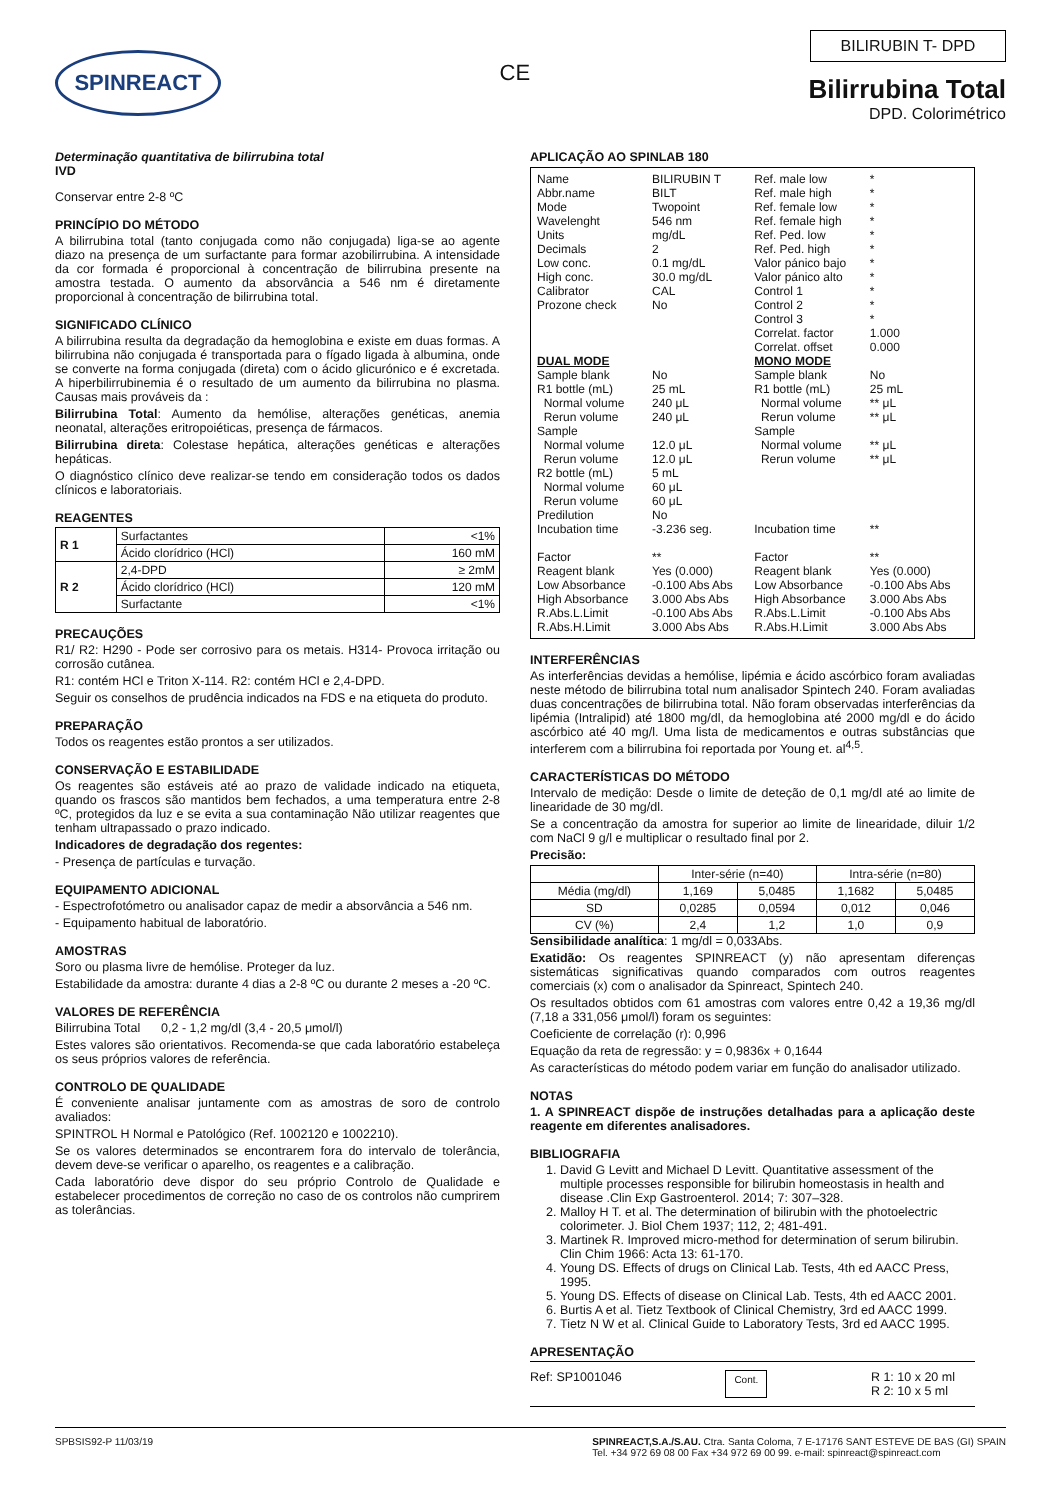SPINREACT
CE
BILIRUBIN T- DPD
Bilirrubina Total
DPD. Colorimétrico
Determinação quantitativa de bilirrubina total
IVD
Conservar entre 2-8 ºC
PRINCÍPIO DO MÉTODO
A bilirrubina total (tanto conjugada como não conjugada) liga-se ao agente diazo na presença de um surfactante para formar azobilirrubina. A intensidade da cor formada é proporcional à concentração de bilirrubina presente na amostra testada. O aumento da absorvância a 546 nm é diretamente proporcional à concentração de bilirrubina total.
SIGNIFICADO CLÍNICO
A bilirrubina resulta da degradação da hemoglobina e existe em duas formas. A bilirrubina não conjugada é transportada para o fígado ligada à albumina, onde se converte na forma conjugada (direta) com o ácido glicurónico e é excretada. A hiperbilirrubinemia é o resultado de um aumento da bilirrubina no plasma. Causas mais prováveis da :
Bilirrubina Total: Aumento da hemólise, alterações genéticas, anemia neonatal, alterações eritropoiéticas, presença de fármacos.
Bilirrubina direta: Colestase hepática, alterações genéticas e alterações hepáticas.
O diagnóstico clínico deve realizar-se tendo em consideração todos os dados clínicos e laboratoriais.
REAGENTES
| R 1 | Surfactantes | <1% |
| | Ácido clorídrico (HCl) | 160 mM |
| R 2 | 2,4-DPD | ≥ 2mM |
| | Ácido clorídrico (HCl) | 120 mM |
| | Surfactante | <1% |
PRECAUÇÕES
R1/ R2: H290 - Pode ser corrosivo para os metais. H314- Provoca irritação ou corrosão cutânea.
R1: contém HCl e Triton X-114. R2: contém HCl e 2,4-DPD.
Seguir os conselhos de prudência indicados na FDS e na etiqueta do produto.
PREPARAÇÃO
Todos os reagentes estão prontos a ser utilizados.
CONSERVAÇÃO E ESTABILIDADE
Os reagentes são estáveis até ao prazo de validade indicado na etiqueta, quando os frascos são mantidos bem fechados, a uma temperatura entre 2-8 ºC, protegidos da luz e se evita a sua contaminação Não utilizar reagentes que tenham ultrapassado o prazo indicado.
Indicadores de degradação dos regentes:
- Presença de partículas e turvação.
EQUIPAMENTO ADICIONAL
- Espectrofotómetro ou analisador capaz de medir a absorvância a 546 nm.
- Equipamento habitual de laboratório.
AMOSTRAS
Soro ou plasma livre de hemólise. Proteger da luz.
Estabilidade da amostra: durante 4 dias a 2-8 ºC ou durante 2 meses a -20 ºC.
VALORES DE REFERÊNCIA
Bilirrubina Total 0,2 - 1,2 mg/dl (3,4 - 20,5 μmol/l)
Estes valores são orientativos. Recomenda-se que cada laboratório estabeleça os seus próprios valores de referência.
CONTROLO DE QUALIDADE
É conveniente analisar juntamente com as amostras de soro de controlo avaliados:
SPINTROL H Normal e Patológico (Ref. 1002120 e 1002210).
Se os valores determinados se encontrarem fora do intervalo de tolerância, devem deve-se verificar o aparelho, os reagentes e a calibração.
Cada laboratório deve dispor do seu próprio Controlo de Qualidade e estabelecer procedimentos de correção no caso de os controlos não cumprirem as tolerâncias.
APLICAÇÃO AO SPINLAB 180
| Name Abbr.name Mode Wavelenght Units Decimals Low conc. High conc. Calibrator Prozone check | BILIRUBIN T BILT Twopoint 546 nm mg/dL 2 0.1 mg/dL 30.0 mg/dL CAL No | Ref. male low Ref. male high Ref. female low Ref. female high Ref. Ped. low Ref. Ped. high Valor pánico bajo Valor pánico alto Control 1 Control 2 Control 3 Correlat. factor Correlat. offset | * * * * * * * * * * * 1.000 0.000 |
| DUAL MODE | | MONO MODE | |
| Sample blank R1 bottle (mL) Normal volume Rerun volume Sample Normal volume Rerun volume R2 bottle (mL) Normal volume Rerun volume Predilution Incubation time Factor | No 25 mL 240 μL 240 μL 12.0 μL 12.0 μL 5 mL 60 μL 60 μL No -3.236 seg. ** | Sample blank R1 bottle (mL) Normal volume Rerun volume Sample Normal volume Rerun volume Incubation time Factor | No 25 mL ** μL ** μL ** μL ** μL ** ** |
| Reagent blank Low Absorbance High Absorbance R.Abs.L.Limit R.Abs.H.Limit | Yes (0.000) -0.100 Abs Abs 3.000 Abs Abs -0.100 Abs Abs 3.000 Abs Abs | Reagent blank Low Absorbance High Absorbance R.Abs.L.Limit R.Abs.H.Limit | Yes (0.000) -0.100 Abs Abs 3.000 Abs Abs -0.100 Abs Abs 3.000 Abs Abs |
INTERFERÊNCIAS
As interferências devidas a hemólise, lipémia e ácido ascórbico foram avaliadas neste método de bilirrubina total num analisador Spintech 240. Foram avaliadas duas concentrações de bilirrubina total. Não foram observadas interferências da lipémia (Intralipid) até 1800 mg/dl, da hemoglobina até 2000 mg/dl e do ácido ascórbico até 40 mg/l. Uma lista de medicamentos e outras substâncias que interferem com a bilirrubina foi reportada por Young et. al<sup>4,5</sup>.
CARACTERÍSTICAS DO MÉTODO
Intervalo de medição: Desde o limite de deteção de 0,1 mg/dl até ao limite de linearidade de 30 mg/dl.
Se a concentração da amostra for superior ao limite de linearidade, diluir 1/2 com NaCl 9 g/l e multiplicar o resultado final por 2.
Precisão:
| | Inter-série (n=40) | | Intra-série (n=80) | |
| --- | --- | --- | --- | --- |
| Média (mg/dl) | 1,169 | 5,0485 | 1,1682 | 5,0485 |
| SD | 0,0285 | 0,0594 | 0,012 | 0,046 |
| CV (%) | 2,4 | 1,2 | 1,0 | 0,9 |
Sensibilidade analítica: 1 mg/dl = 0,033Abs.
Exatidão: Os reagentes SPINREACT (y) não apresentam diferenças sistemáticas significativas quando comparados com outros reagentes comerciais (x) com o analisador da Spinreact, Spintech 240.
Os resultados obtidos com 61 amostras com valores entre 0,42 a 19,36 mg/dl (7,18 a 331,056 μmol/l) foram os seguintes:
Coeficiente de correlação (r): 0,996
Equação da reta de regressão: y = 0,9836x + 0,1644
As características do método podem variar em função do analisador utilizado.
NOTAS
1. A SPINREACT dispõe de instruções detalhadas para a aplicação deste reagente em diferentes analisadores.
BIBLIOGRAFIA
1. David G Levitt and Michael D Levitt. Quantitative assessment of the multiple processes responsible for bilirubin homeostasis in health and disease .Clin Exp Gastroenterol. 2014; 7: 307–328.
2. Malloy H T. et al. The determination of bilirubin with the photoelectric colorimeter. J. Biol Chem 1937; 112, 2; 481-491.
3. Martinek R. Improved micro-method for determination of serum bilirubin. Clin Chim 1966: Acta 13: 61-170.
4. Young DS. Effects of drugs on Clinical Lab. Tests, 4th ed AACC Press, 1995.
5. Young DS. Effects of disease on Clinical Lab. Tests, 4th ed AACC 2001.
6. Burtis A et al. Tietz Textbook of Clinical Chemistry, 3rd ed AACC 1999.
7. Tietz N W et al. Clinical Guide to Laboratory Tests, 3rd ed AACC 1995.
APRESENTAÇÃO
Ref: SP1001046 Cont. R 1: 10 x 20 ml
R 2: 10 x 5 ml
SPBSIS92-P 11/03/19 SPINREACT,S.A./S.AU. Ctra. Santa Coloma, 7 E-17176 SANT ESTEVE DE BAS (GI) SPAIN
Tel. +34 972 69 08 00 Fax +34 972 69 00 99. e-mail: spinreact@spinreact.com